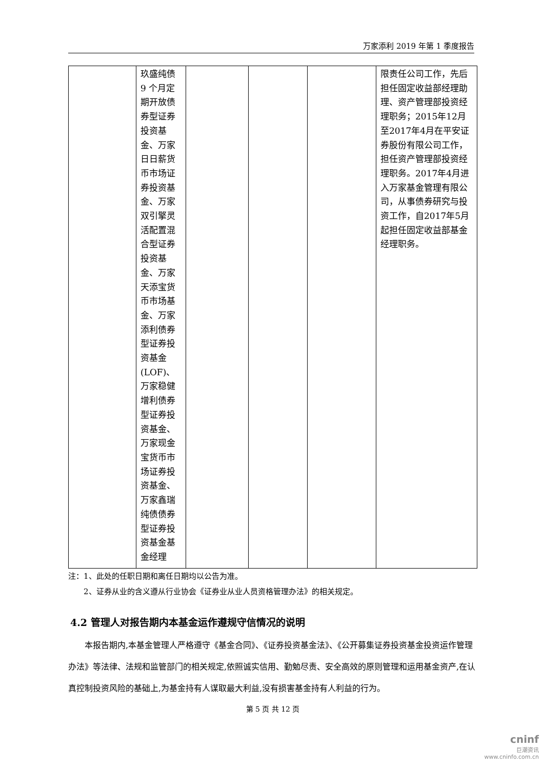万家添利 2019 年第 1 季度报告
| | 玖盛纯债 9 个月定期开放债券型证券投资基金、万家日日薪货币市场证券投资基金、万家双引擎灵活配置混合型证券投资基金、万家天添宝货币市场基金、万家添利债券型证券投资基金(LOF)、万家稳健增利债券型证券投资基金、万家现金宝货币市场证券投资基金、万家鑫瑞纯债债券型证券投资基金基金经理 | | | | 限责任公司工作，先后担任固定收益部经理助理、资产管理部投资经理职务；2015年12月至2017年4月在平安证券股份有限公司工作，担任资产管理部投资经理职务。2017年4月进入万家基金管理有限公司，从事债券研究与投资工作，自2017年5月起担任固定收益部基金经理职务。 |
注：1、此处的任职日期和离任日期均以公告为准。
　　2、证券从业的含义遵从行业协会《证券业从业人员资格管理办法》的相关规定。
4.2 管理人对报告期内本基金运作遵规守信情况的说明
本报告期内,本基金管理人严格遵守《基金合同》、《证券投资基金法》、《公开募集证券投资基金投资运作管理办法》等法律、法规和监管部门的相关规定,依照诚实信用、勤勉尽责、安全高效的原则管理和运用基金资产,在认真控制投资风险的基础上,为基金持有人谋取最大利益,没有损害基金持有人利益的行为。
第 5 页 共 12 页
cninf
巨潮资讯
www.cninfo.com.cn